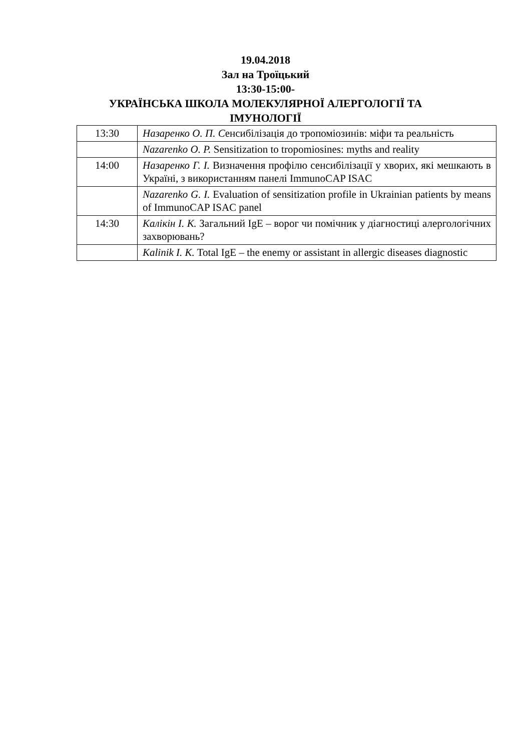19.04.2018
Зал на Троїцький
13:30-15:00-
УКРАЇНСЬКА ШКОЛА МОЛЕКУЛЯРНОЇ АЛЕРГОЛОГІЇ ТА
ІМУНОЛОГІЇ
| 13:30 | Назаренко О. П. С енсибілізація до тропоміозинів: міфи та реальність |
| | Nazarenko O. P. Sensitization to tropomiosines: myths and reality |
| 14:00 | Назаренко Г. І. Визначення профілю сенсибілізації у хворих, які мешкають в Україні, з використанням панелі ImmunoCAP ISAC |
| | Nazarenko G. I. Evaluation of sensitization profile in Ukrainian patients by means of ImmunoCAP ISAC panel |
| 14:30 | Калікін І. К. Загальний IgE – ворог чи помічник у діагностиці алергологічних захворювань? |
| | Kalinik I. K. Total IgE – the enemy or assistant in allergic diseases diagnostic |